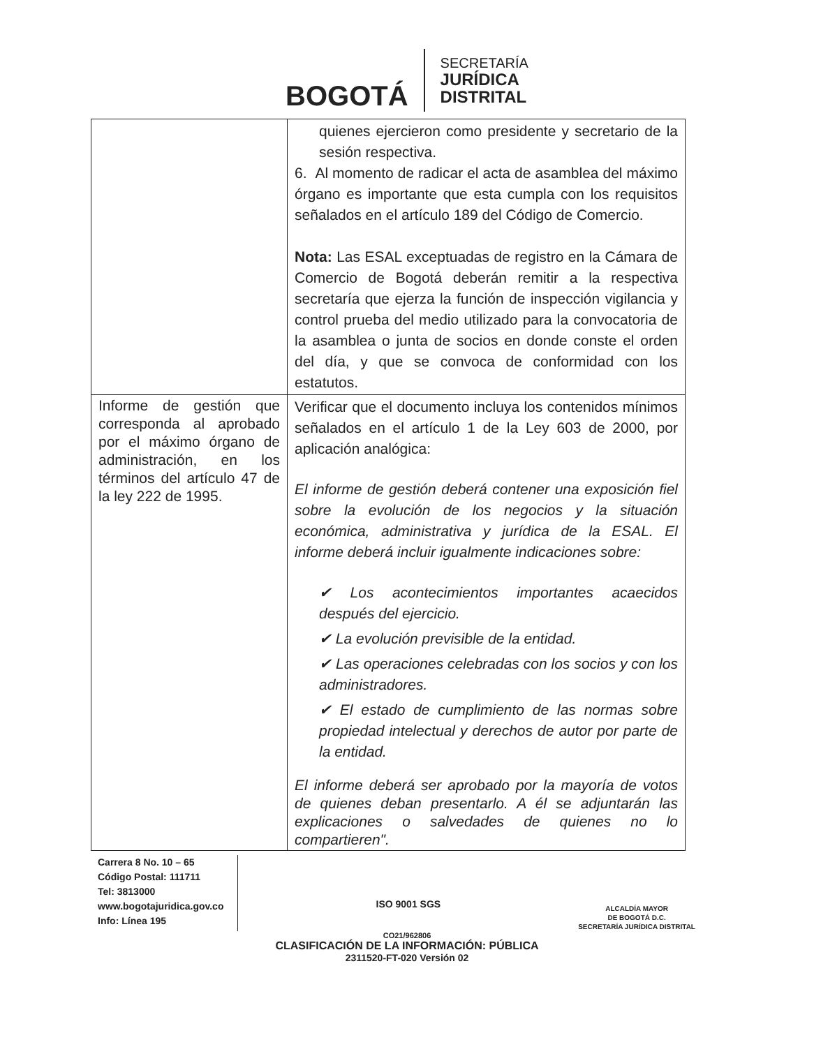BOGOTÁ
SECRETARÍA
JURÍDICA
DISTRITAL
| | quienes ejercieron como presidente y secretario de la sesión respectiva. 6. Al momento de radicar el acta de asamblea del máximo órgano es importante que esta cumpla con los requisitos señalados en el artículo 189 del Código de Comercio. Nota: Las ESAL exceptuadas de registro en la Cámara de Comercio de Bogotá deberán remitir a la respectiva secretaría que ejerza la función de inspección vigilancia y control prueba del medio utilizado para la convocatoria de la asamblea o junta de socios en donde conste el orden del día, y que se convoca de conformidad con los estatutos. |
| Informe de gestión que corresponda al aprobado por el máximo órgano de administración, en los términos del artículo 47 de la ley 222 de 1995. | Verificar que el documento incluya los contenidos mínimos señalados en el artículo 1 de la Ley 603 de 2000, por aplicación analógica: El informe de gestión deberá contener una exposición fiel sobre la evolución de los negocios y la situación económica, administrativa y jurídica de la ESAL. El informe deberá incluir igualmente indicaciones sobre: ✔ Los acontecimientos importantes acaecidos después del ejercicio. ✔ La evolución previsible de la entidad. ✔ Las operaciones celebradas con los socios y con los administradores. ✔ El estado de cumplimiento de las normas sobre propiedad intelectual y derechos de autor por parte de la entidad. El informe deberá ser aprobado por la mayoría de votos de quienes deban presentarlo. A él se adjuntarán las explicaciones o salvedades de quienes no lo compartieren". |
Carrera 8 No. 10 – 65
Código Postal: 111711
Tel: 3813000
www.bogotajuridica.gov.co
Info: Línea 195
ISO 9001 SGS
ALCALDÍA MAYOR
DE BOGOTÁ D.C.
SECRETARÍA JURÍDICA DISTRITAL
CO21/962806
CLASIFICACIÓN DE LA INFORMACIÓN: PÚBLICA
2311520-FT-020 Versión 02